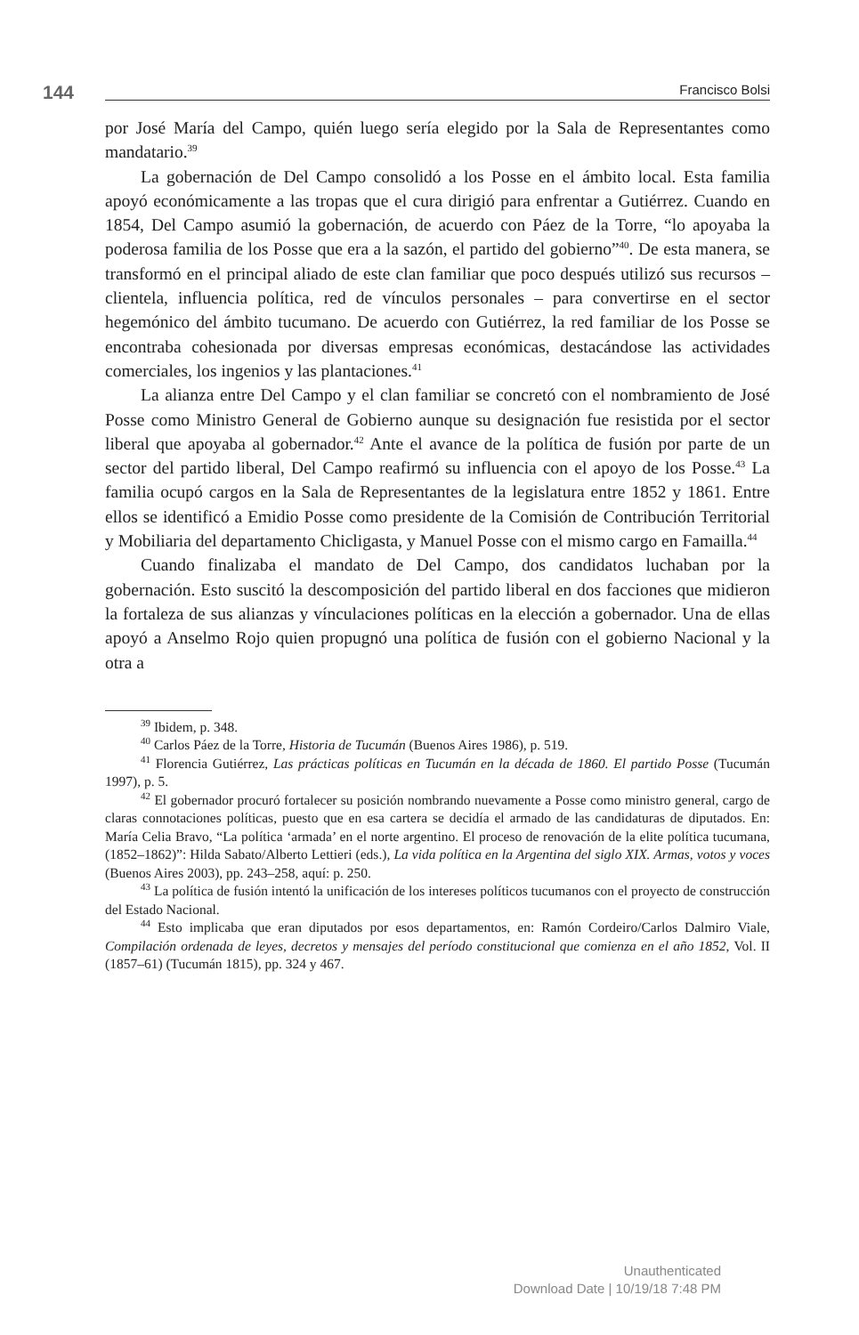144 Francisco Bolsi
por José María del Campo, quién luego sería elegido por la Sala de Representantes como mandatario.<sup>39</sup>
La gobernación de Del Campo consolidó a los Posse en el ámbito local. Esta familia apoyó económicamente a las tropas que el cura dirigió para enfrentar a Gutiérrez. Cuando en 1854, Del Campo asumió la gobernación, de acuerdo con Páez de la Torre, “lo apoyaba la poderosa familia de los Posse que era a la sazón, el partido del gobierno”<sup>40</sup>. De esta manera, se transformó en el principal aliado de este clan familiar que poco después utilizó sus recursos – clientela, influencia política, red de vínculos personales – para convertirse en el sector hegemónico del ámbito tucumano. De acuerdo con Gutiérrez, la red familiar de los Posse se encontraba cohesionada por diversas empresas económicas, destacándose las actividades comerciales, los ingenios y las plantaciones.<sup>41</sup>
La alianza entre Del Campo y el clan familiar se concretó con el nombramiento de José Posse como Ministro General de Gobierno aunque su designación fue resistida por el sector liberal que apoyaba al gobernador.<sup>42</sup> Ante el avance de la política de fusión por parte de un sector del partido liberal, Del Campo reafirmó su influencia con el apoyo de los Posse.<sup>43</sup> La familia ocupó cargos en la Sala de Representantes de la legislatura entre 1852 y 1861. Entre ellos se identificó a Emidio Posse como presidente de la Comisión de Contribución Territorial y Mobiliaria del departamento Chicligasta, y Manuel Posse con el mismo cargo en Famailla.<sup>44</sup>
Cuando finalizaba el mandato de Del Campo, dos candidatos luchaban por la gobernación. Esto suscitó la descomposición del partido liberal en dos facciones que midieron la fortaleza de sus alianzas y vínculaciones políticas en la elección a gobernador. Una de ellas apoyó a Anselmo Rojo quien propugnó una política de fusión con el gobierno Nacional y la otra a
<sup>39</sup> Ibidem, p. 348.
<sup>40</sup> Carlos Páez de la Torre, Historia de Tucumán (Buenos Aires 1986), p. 519.
<sup>41</sup> Florencia Gutiérrez, Las prácticas políticas en Tucumán en la década de 1860. El partido Posse (Tucumán 1997), p. 5.
<sup>42</sup> El gobernador procuró fortalecer su posición nombrando nuevamente a Posse como ministro general, cargo de claras connotaciones políticas, puesto que en esa cartera se decidía el armado de las candidaturas de diputados. En: María Celia Bravo, “La política ‘armada’ en el norte argentino. El proceso de renovación de la elite política tucumana, (1852–1862)”: Hilda Sabato/Alberto Lettieri (eds.), La vida política en la Argentina del siglo XIX. Armas, votos y voces (Buenos Aires 2003), pp. 243–258, aquí: p. 250.
<sup>43</sup> La política de fusión intentó la unificación de los intereses políticos tucumanos con el proyecto de construcción del Estado Nacional.
<sup>44</sup> Esto implicaba que eran diputados por esos departamentos, en: Ramón Cordeiro/Carlos Dalmiro Viale, Compilación ordenada de leyes, decretos y mensajes del período constitucional que comienza en el año 1852, Vol. II (1857–61) (Tucumán 1815), pp. 324 y 467.
Unauthenticated
Download Date | 10/19/18 7:48 PM